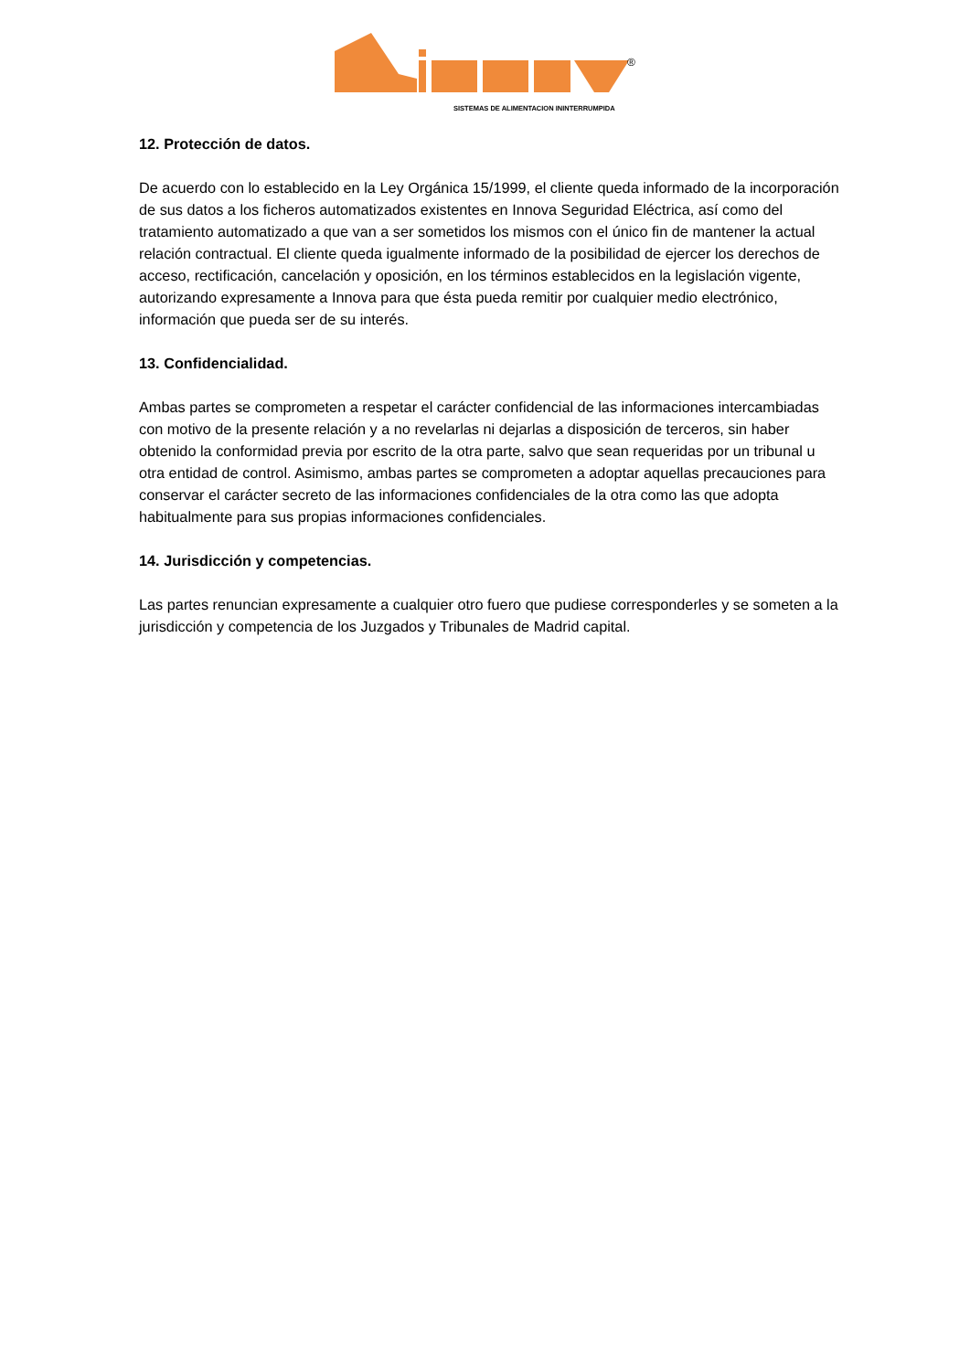®
SISTEMAS DE ALIMENTACION ININTERRUMPIDA
12. Protección de datos.
De acuerdo con lo establecido en la Ley Orgánica 15/1999, el cliente queda informado de la incorporación de sus datos a los ficheros automatizados existentes en Innova Seguridad Eléctrica, así como del tratamiento automatizado a que van a ser sometidos los mismos con el único fin de mantener la actual relación contractual. El cliente queda igualmente informado de la posibilidad de ejercer los derechos de acceso, rectificación, cancelación y oposición, en los términos establecidos en la legislación vigente, autorizando expresamente a Innova para que ésta pueda remitir por cualquier medio electrónico, información que pueda ser de su interés.
13. Confidencialidad.
Ambas partes se comprometen a respetar el carácter confidencial de las informaciones intercambiadas con motivo de la presente relación y a no revelarlas ni dejarlas a disposición de terceros, sin haber obtenido la conformidad previa por escrito de la otra parte, salvo que sean requeridas por un tribunal u otra entidad de control. Asimismo, ambas partes se comprometen a adoptar aquellas precauciones para conservar el carácter secreto de las informaciones confidenciales de la otra como las que adopta habitualmente para sus propias informaciones confidenciales.
14. Jurisdicción y competencias.
Las partes renuncian expresamente a cualquier otro fuero que pudiese corresponderles y se someten a la jurisdicción y competencia de los Juzgados y Tribunales de Madrid capital.